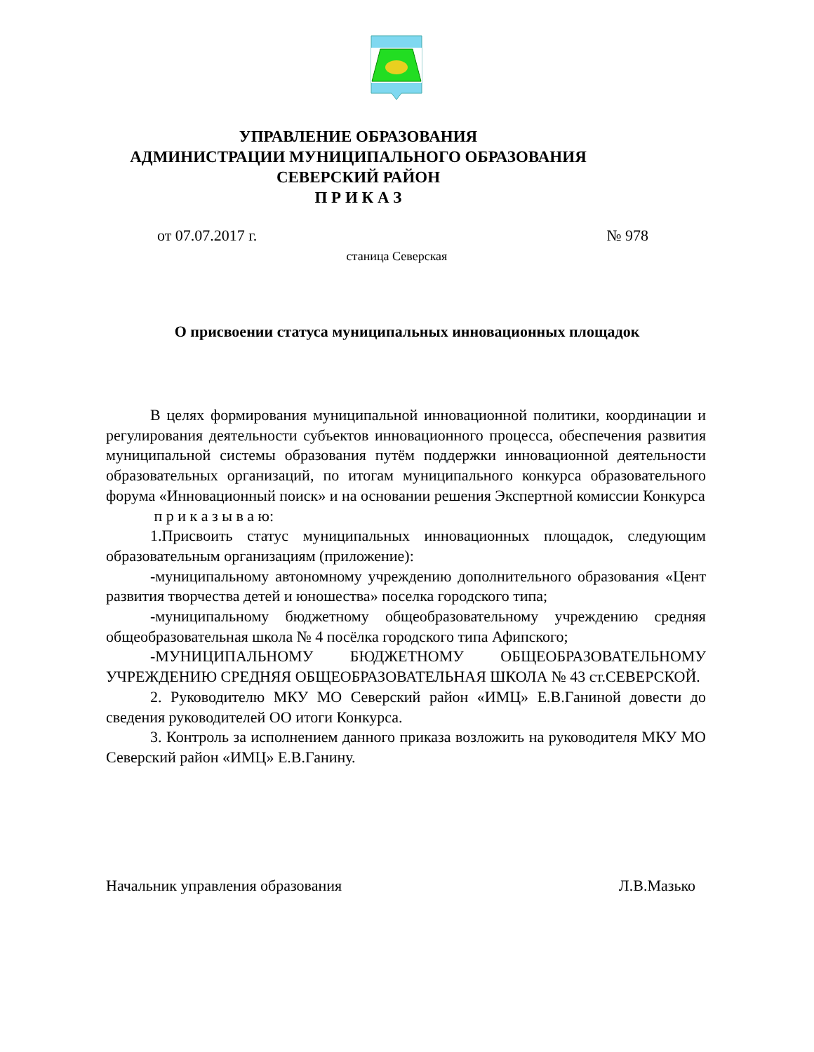УПРАВЛЕНИЕ ОБРАЗОВАНИЯ
АДМИНИСТРАЦИИ МУНИЦИПАЛЬНОГО ОБРАЗОВАНИЯ
СЕВЕРСКИЙ РАЙОН
П Р И К А З
от 07.07.2017 г. № 978
станица Северская
О присвоении статуса муниципальных инновационных площадок
В целях формирования муниципальной инновационной политики, координации и регулирования деятельности субъектов инновационного процесса, обеспечения развития муниципальной системы образования путём поддержки инновационной деятельности образовательных организаций, по итогам муниципального конкурса образовательного форума «Инновационный поиск» и на основании решения Экспертной комиссии Конкурса
п р и к а з ы в а ю:
1.Присвоить статус муниципальных инновационных площадок, следующим образовательным организациям (приложение):
-муниципальному автономному учреждению дополнительного образования «Цент развития творчества детей и юношества» поселка городского типа;
-муниципальному бюджетному общеобразовательному учреждению средняя общеобразовательная школа № 4 посёлка городского типа Афипского;
-МУНИЦИПАЛЬНОМУ БЮДЖЕТНОМУ ОБЩЕОБРАЗОВАТЕЛЬНОМУ УЧРЕЖДЕНИЮ СРЕДНЯЯ ОБЩЕОБРАЗОВАТЕЛЬНАЯ ШКОЛА № 43 ст.СЕВЕРСКОЙ.
2. Руководителю МКУ МО Северский район «ИМЦ» Е.В.Ганиной довести до сведения руководителей ОО итоги Конкурса.
3. Контроль за исполнением данного приказа возложить на руководителя МКУ МО Северский район «ИМЦ» Е.В.Ганину.
Начальник управления образования Л.В.Мазько